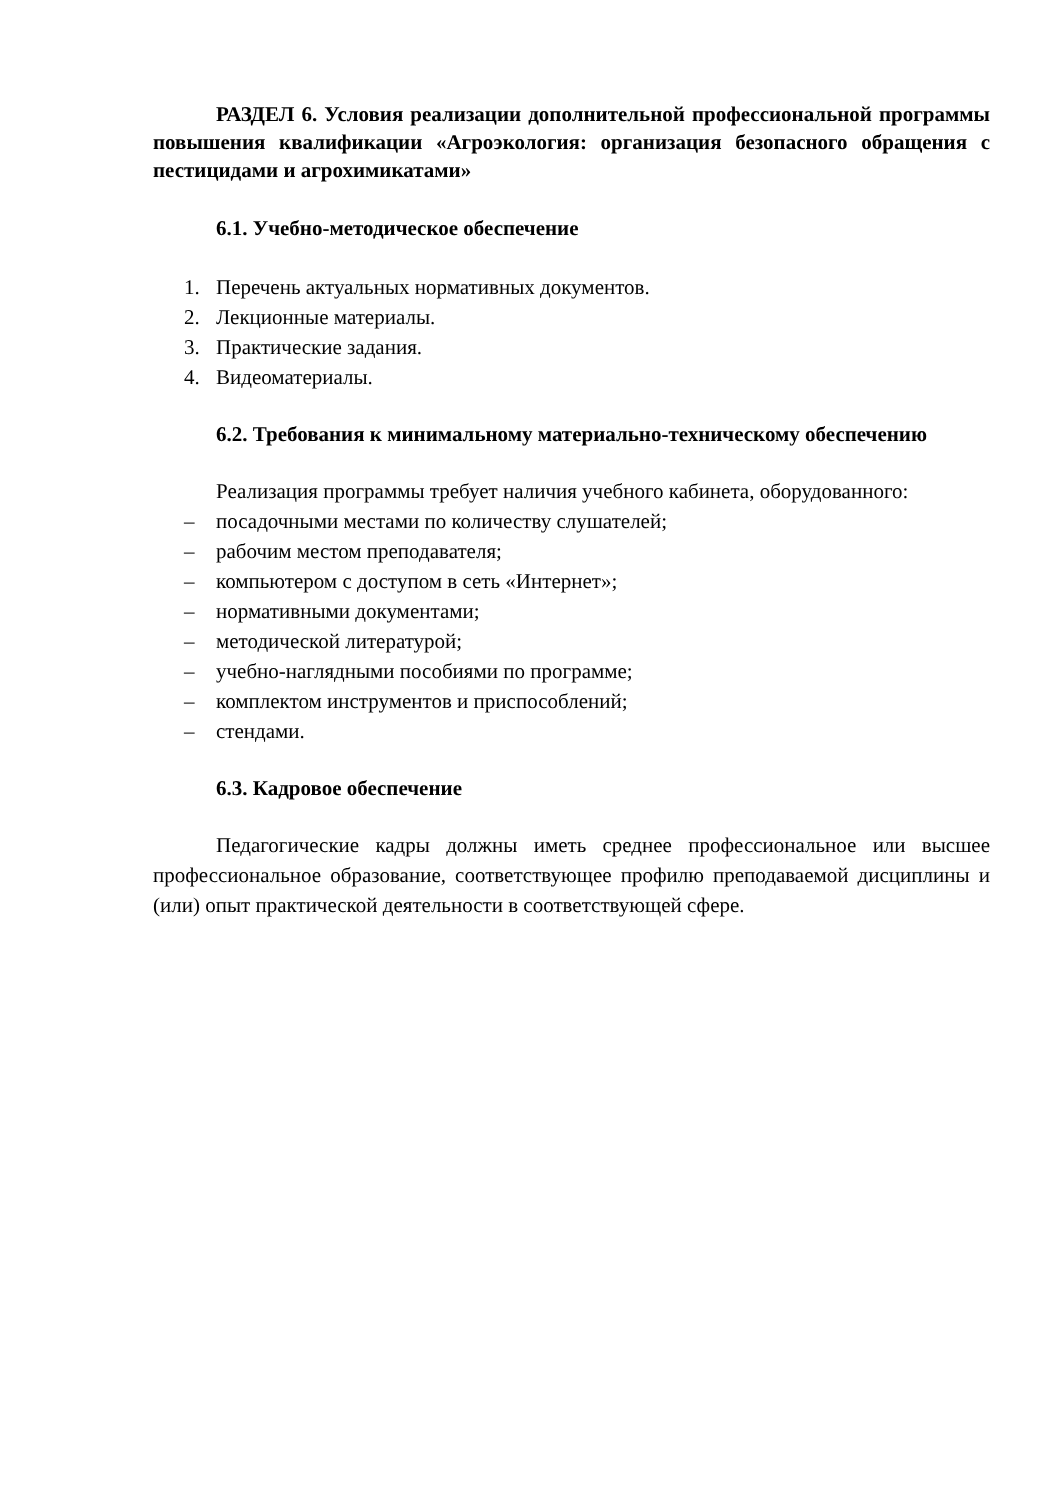РАЗДЕЛ 6. Условия реализации дополнительной профессиональной программы повышения квалификации «Агроэкология: организация безопасного обращения с пестицидами и агрохимикатами»
6.1. Учебно-методическое обеспечение
1. Перечень актуальных нормативных документов.
2. Лекционные материалы.
3. Практические задания.
4. Видеоматериалы.
6.2. Требования к минимальному материально-техническому обеспечению
Реализация программы требует наличия учебного кабинета, оборудованного:
– посадочными местами по количеству слушателей;
– рабочим местом преподавателя;
– компьютером с доступом в сеть «Интернет»;
– нормативными документами;
– методической литературой;
– учебно-наглядными пособиями по программе;
– комплектом инструментов и приспособлений;
– стендами.
6.3. Кадровое обеспечение
Педагогические кадры должны иметь среднее профессиональное или высшее профессиональное образование, соответствующее профилю преподаваемой дисциплины и (или) опыт практической деятельности в соответствующей сфере.